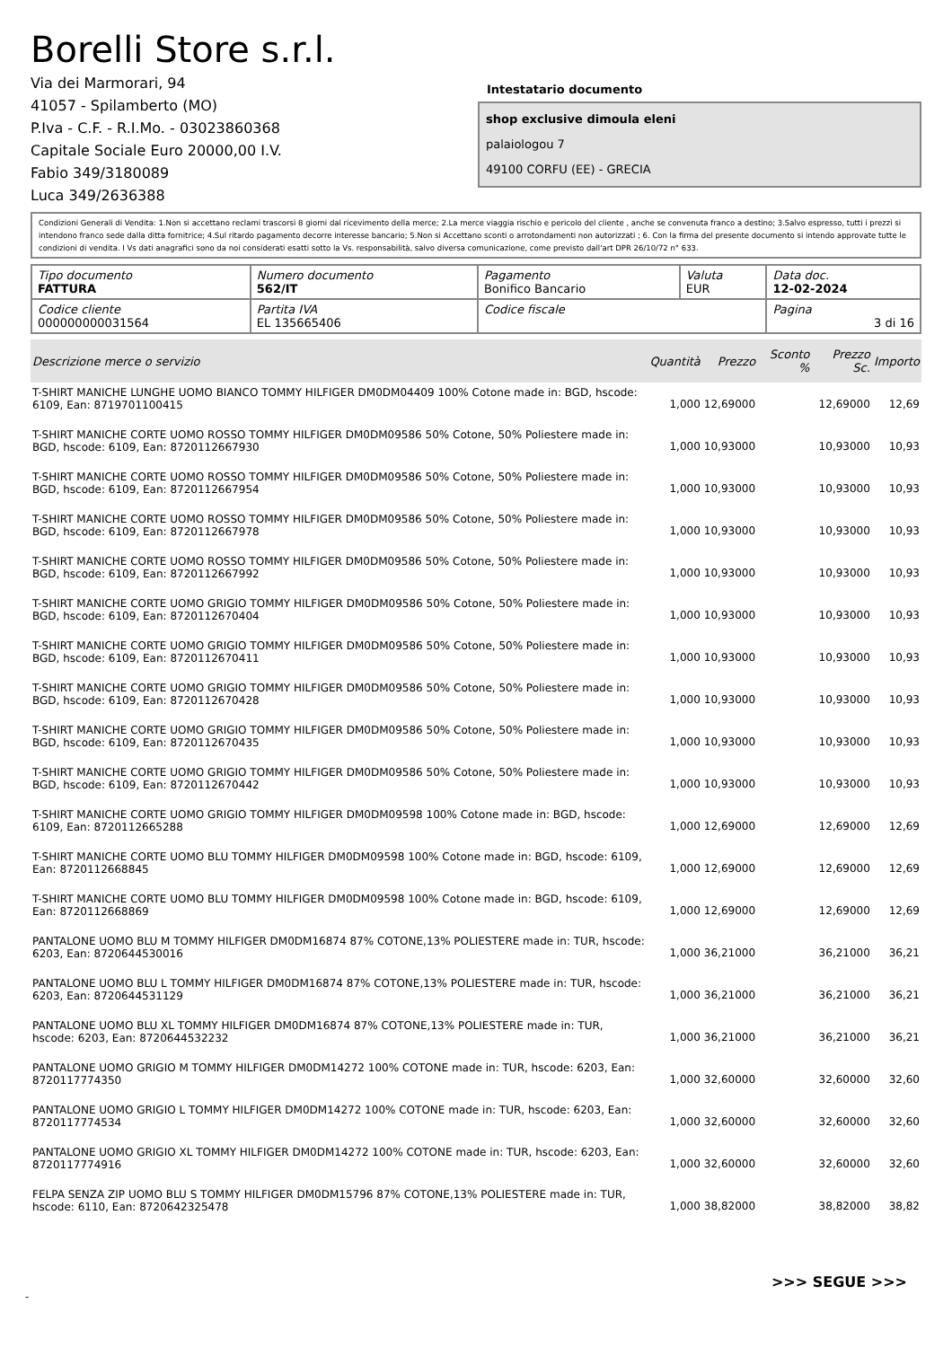Borelli Store s.r.l.
Via dei Marmorari, 94
41057 - Spilamberto (MO)
P.Iva - C.F. - R.I.Mo. - 03023860368
Capitale Sociale Euro 20000,00 I.V.
Fabio 349/3180089
Luca 349/2636388
Intestatario documento
shop exclusive dimoula eleni
palaiologou 7
49100 CORFU (EE) - GRECIA
Condizioni Generali di Vendita: 1.Non si accettano reclami trascorsi 8 giorni dal ricevimento della merce; 2.La merce viaggia rischio e pericolo del cliente , anche se convenuta franco a destino; 3.Salvo espresso, tutti i prezzi si intendono franco sede dalla ditta fornitrice; 4.Sul ritardo pagamento decorre interesse bancario; 5.Non si Accettano sconti o arrotondamenti non autorizzati ; 6. Con la firma del presente documento si intendo approvate tutte le condizioni di vendita. I Vs dati anagrafici sono da noi considerati esatti sotto la Vs. responsabilità, salvo diversa comunicazione, come previsto dall'art DPR 26/10/72 n° 633.
| Tipo documento FATTURA | Numero documento 562/IT | Pagamento Bonifico Bancario | Valuta EUR | Data doc. 12-02-2024 |
| Codice cliente 000000000031564 | Partita IVA EL 135665406 | Codice fiscale | | Pagina 3 di 16 |
| Descrizione merce o servizio | Quantità | Prezzo | Sconto % | Prezzo Sc. | Importo |
| --- | --- | --- | --- | --- | --- |
| T-SHIRT MANICHE LUNGHE UOMO BIANCO TOMMY HILFIGER DM0DM04409 100% Cotone made in: BGD, hscode: 6109, Ean: 8719701100415 | 1,000 | 12,69000 | | 12,69000 | 12,69 |
| T-SHIRT MANICHE CORTE UOMO ROSSO TOMMY HILFIGER DM0DM09586 50% Cotone, 50% Poliestere made in: BGD, hscode: 6109, Ean: 8720112667930 | 1,000 | 10,93000 | | 10,93000 | 10,93 |
| T-SHIRT MANICHE CORTE UOMO ROSSO TOMMY HILFIGER DM0DM09586 50% Cotone, 50% Poliestere made in: BGD, hscode: 6109, Ean: 8720112667954 | 1,000 | 10,93000 | | 10,93000 | 10,93 |
| T-SHIRT MANICHE CORTE UOMO ROSSO TOMMY HILFIGER DM0DM09586 50% Cotone, 50% Poliestere made in: BGD, hscode: 6109, Ean: 8720112667978 | 1,000 | 10,93000 | | 10,93000 | 10,93 |
| T-SHIRT MANICHE CORTE UOMO ROSSO TOMMY HILFIGER DM0DM09586 50% Cotone, 50% Poliestere made in: BGD, hscode: 6109, Ean: 8720112667992 | 1,000 | 10,93000 | | 10,93000 | 10,93 |
| T-SHIRT MANICHE CORTE UOMO GRIGIO TOMMY HILFIGER DM0DM09586 50% Cotone, 50% Poliestere made in: BGD, hscode: 6109, Ean: 8720112670404 | 1,000 | 10,93000 | | 10,93000 | 10,93 |
| T-SHIRT MANICHE CORTE UOMO GRIGIO TOMMY HILFIGER DM0DM09586 50% Cotone, 50% Poliestere made in: BGD, hscode: 6109, Ean: 8720112670411 | 1,000 | 10,93000 | | 10,93000 | 10,93 |
| T-SHIRT MANICHE CORTE UOMO GRIGIO TOMMY HILFIGER DM0DM09586 50% Cotone, 50% Poliestere made in: BGD, hscode: 6109, Ean: 8720112670428 | 1,000 | 10,93000 | | 10,93000 | 10,93 |
| T-SHIRT MANICHE CORTE UOMO GRIGIO TOMMY HILFIGER DM0DM09586 50% Cotone, 50% Poliestere made in: BGD, hscode: 6109, Ean: 8720112670435 | 1,000 | 10,93000 | | 10,93000 | 10,93 |
| T-SHIRT MANICHE CORTE UOMO GRIGIO TOMMY HILFIGER DM0DM09586 50% Cotone, 50% Poliestere made in: BGD, hscode: 6109, Ean: 8720112670442 | 1,000 | 10,93000 | | 10,93000 | 10,93 |
| T-SHIRT MANICHE CORTE UOMO GRIGIO TOMMY HILFIGER DM0DM09598 100% Cotone made in: BGD, hscode: 6109, Ean: 8720112665288 | 1,000 | 12,69000 | | 12,69000 | 12,69 |
| T-SHIRT MANICHE CORTE UOMO BLU TOMMY HILFIGER DM0DM09598 100% Cotone made in: BGD, hscode: 6109, Ean: 8720112668845 | 1,000 | 12,69000 | | 12,69000 | 12,69 |
| T-SHIRT MANICHE CORTE UOMO BLU TOMMY HILFIGER DM0DM09598 100% Cotone made in: BGD, hscode: 6109, Ean: 8720112668869 | 1,000 | 12,69000 | | 12,69000 | 12,69 |
| PANTALONE UOMO BLU M TOMMY HILFIGER DM0DM16874 87% COTONE,13% POLIESTERE made in: TUR, hscode: 6203, Ean: 8720644530016 | 1,000 | 36,21000 | | 36,21000 | 36,21 |
| PANTALONE UOMO BLU L TOMMY HILFIGER DM0DM16874 87% COTONE,13% POLIESTERE made in: TUR, hscode: 6203, Ean: 8720644531129 | 1,000 | 36,21000 | | 36,21000 | 36,21 |
| PANTALONE UOMO BLU XL TOMMY HILFIGER DM0DM16874 87% COTONE,13% POLIESTERE made in: TUR, hscode: 6203, Ean: 8720644532232 | 1,000 | 36,21000 | | 36,21000 | 36,21 |
| PANTALONE UOMO GRIGIO M TOMMY HILFIGER DM0DM14272 100% COTONE made in: TUR, hscode: 6203, Ean: 8720117774350 | 1,000 | 32,60000 | | 32,60000 | 32,60 |
| PANTALONE UOMO GRIGIO L TOMMY HILFIGER DM0DM14272 100% COTONE made in: TUR, hscode: 6203, Ean: 8720117774534 | 1,000 | 32,60000 | | 32,60000 | 32,60 |
| PANTALONE UOMO GRIGIO XL TOMMY HILFIGER DM0DM14272 100% COTONE made in: TUR, hscode: 6203, Ean: 8720117774916 | 1,000 | 32,60000 | | 32,60000 | 32,60 |
| FELPA SENZA ZIP UOMO BLU S TOMMY HILFIGER DM0DM15796 87% COTONE,13% POLIESTERE made in: TUR, hscode: 6110, Ean: 8720642325478 | 1,000 | 38,82000 | | 38,82000 | 38,82 |
>>> SEGUE >>>
-